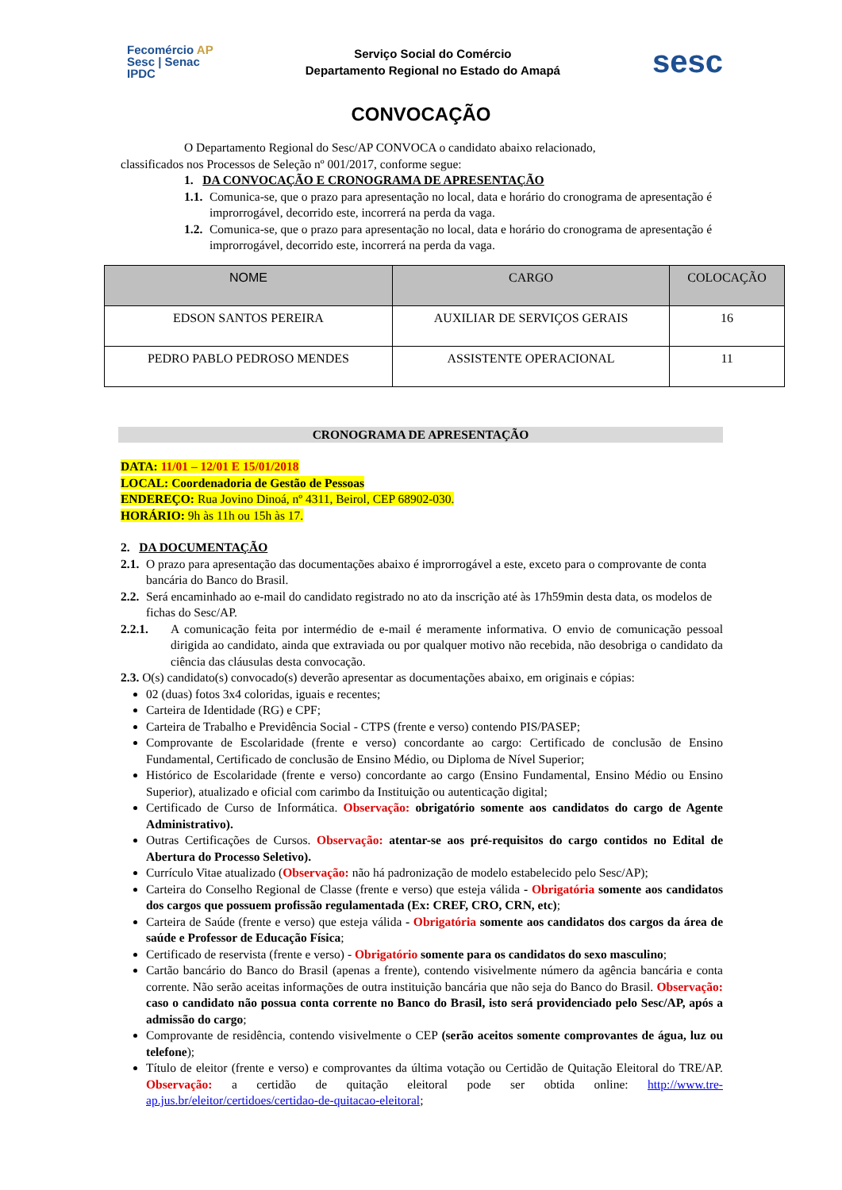Fecomércio AP
Sesc | Senac
IPDC
Serviço Social do Comércio
Departamento Regional no Estado do Amapá
sesc
CONVOCAÇÃO
O Departamento Regional do Sesc/AP CONVOCA o candidato abaixo relacionado,
classificados nos Processos de Seleção nº 001/2017, conforme segue:
1. DA CONVOCAÇÃO E CRONOGRAMA DE APRESENTAÇÃO
1.1. Comunica-se, que o prazo para apresentação no local, data e horário do cronograma de apresentação é improrrogável, decorrido este, incorrerá na perda da vaga.
1.2. Comunica-se, que o prazo para apresentação no local, data e horário do cronograma de apresentação é improrrogável, decorrido este, incorrerá na perda da vaga.
| NOME | CARGO | COLOCAÇÃO |
| --- | --- | --- |
| EDSON SANTOS PEREIRA | AUXILIAR DE SERVIÇOS GERAIS | 16 |
| PEDRO PABLO PEDROSO MENDES | ASSISTENTE OPERACIONAL | 11 |
CRONOGRAMA DE APRESENTAÇÃO
DATA: 11/01 – 12/01 E 15/01/2018
LOCAL: Coordenadoria de Gestão de Pessoas
ENDEREÇO: Rua Jovino Dinoá, nº 4311, Beirol, CEP 68902-030.
HORÁRIO: 9h às 11h ou 15h às 17.
2. DA DOCUMENTAÇÃO
2.1. O prazo para apresentação das documentações abaixo é improrrogável a este, exceto para o comprovante de conta bancária do Banco do Brasil.
2.2. Será encaminhado ao e-mail do candidato registrado no ato da inscrição até às 17h59min desta data, os modelos de fichas do Sesc/AP.
2.2.1. A comunicação feita por intermédio de e-mail é meramente informativa. O envio de comunicação pessoal dirigida ao candidato, ainda que extraviada ou por qualquer motivo não recebida, não desobriga o candidato da ciência das cláusulas desta convocação.
2.3. O(s) candidato(s) convocado(s) deverão apresentar as documentações abaixo, em originais e cópias:
02 (duas) fotos 3x4 coloridas, iguais e recentes;
Carteira de Identidade (RG) e CPF;
Carteira de Trabalho e Previdência Social - CTPS (frente e verso) contendo PIS/PASEP;
Comprovante de Escolaridade (frente e verso) concordante ao cargo: Certificado de conclusão de Ensino Fundamental, Certificado de conclusão de Ensino Médio, ou Diploma de Nível Superior;
Histórico de Escolaridade (frente e verso) concordante ao cargo (Ensino Fundamental, Ensino Médio ou Ensino Superior), atualizado e oficial com carimbo da Instituição ou autenticação digital;
Certificado de Curso de Informática. Observação: obrigatório somente aos candidatos do cargo de Agente Administrativo).
Outras Certificações de Cursos. Observação: atentar-se aos pré-requisitos do cargo contidos no Edital de Abertura do Processo Seletivo).
Currículo Vitae atualizado (Observação: não há padronização de modelo estabelecido pelo Sesc/AP);
Carteira do Conselho Regional de Classe (frente e verso) que esteja válida - Obrigatória somente aos candidatos dos cargos que possuem profissão regulamentada (Ex: CREF, CRO, CRN, etc);
Carteira de Saúde (frente e verso) que esteja válida - Obrigatória somente aos candidatos dos cargos da área de saúde e Professor de Educação Física;
Certificado de reservista (frente e verso) - Obrigatório somente para os candidatos do sexo masculino;
Cartão bancário do Banco do Brasil (apenas a frente), contendo visivelmente número da agência bancária e conta corrente. Não serão aceitas informações de outra instituição bancária que não seja do Banco do Brasil. Observação: caso o candidato não possua conta corrente no Banco do Brasil, isto será providenciado pelo Sesc/AP, após a admissão do cargo;
Comprovante de residência, contendo visivelmente o CEP (serão aceitos somente comprovantes de água, luz ou telefone);
Título de eleitor (frente e verso) e comprovantes da última votação ou Certidão de Quitação Eleitoral do TRE/AP. Observação: a certidão de quitação eleitoral pode ser obtida online: http://www.tre-ap.jus.br/eleitor/certidoes/certidao-de-quitacao-eleitoral;